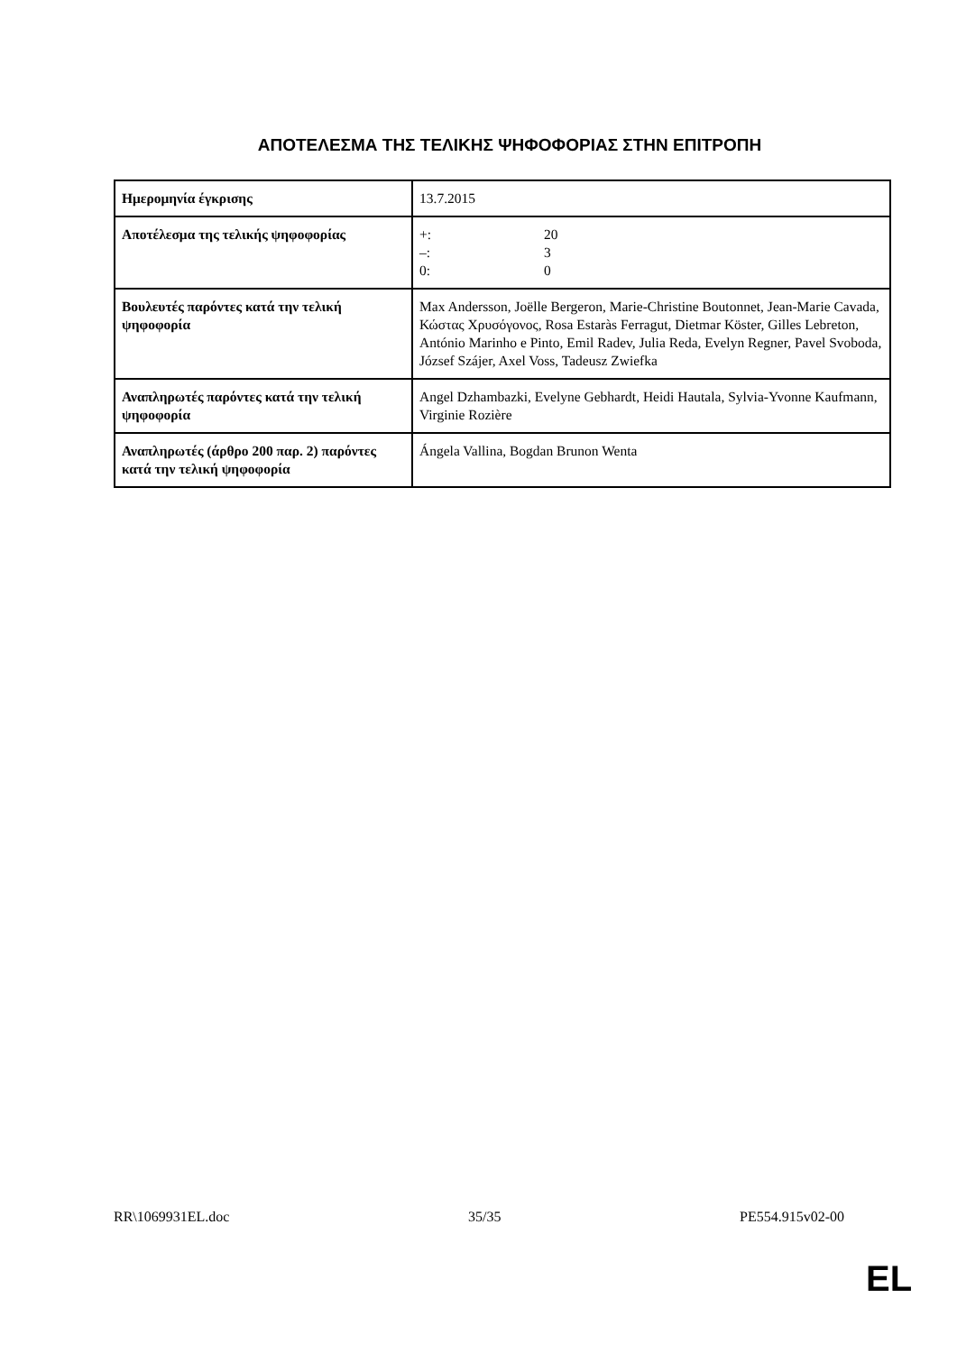ΑΠΟΤΕΛΕΣΜΑ ΤΗΣ ΤΕΛΙΚΗΣ ΨΗΦΟΦΟΡΙΑΣ ΣΤΗΝ ΕΠΙΤΡΟΠΗ
| Ημερομηνία έγκρισης | 13.7.2015 |
| Αποτέλεσμα της τελικής ψηφοφορίας | +: 20 –: 3 0: 0 |
| Βουλευτές παρόντες κατά την τελική ψηφοφορία | Max Andersson, Joëlle Bergeron, Marie-Christine Boutonnet, Jean-Marie Cavada, Κώστας Χρυσόγονος, Rosa Estaràs Ferragut, Dietmar Köster, Gilles Lebreton, António Marinho e Pinto, Emil Radev, Julia Reda, Evelyn Regner, Pavel Svoboda, József Szájer, Axel Voss, Tadeusz Zwiefka |
| Αναπληρωτές παρόντες κατά την τελική ψηφοφορία | Angel Dzhambazki, Evelyne Gebhardt, Heidi Hautala, Sylvia-Yvonne Kaufmann, Virginie Rozière |
| Αναπληρωτές (άρθρο 200 παρ. 2) παρόντες κατά την τελική ψηφοφορία | Ángela Vallina, Bogdan Brunon Wenta |
RR\1069931EL.doc 35/35 PE554.915v02-00
EL